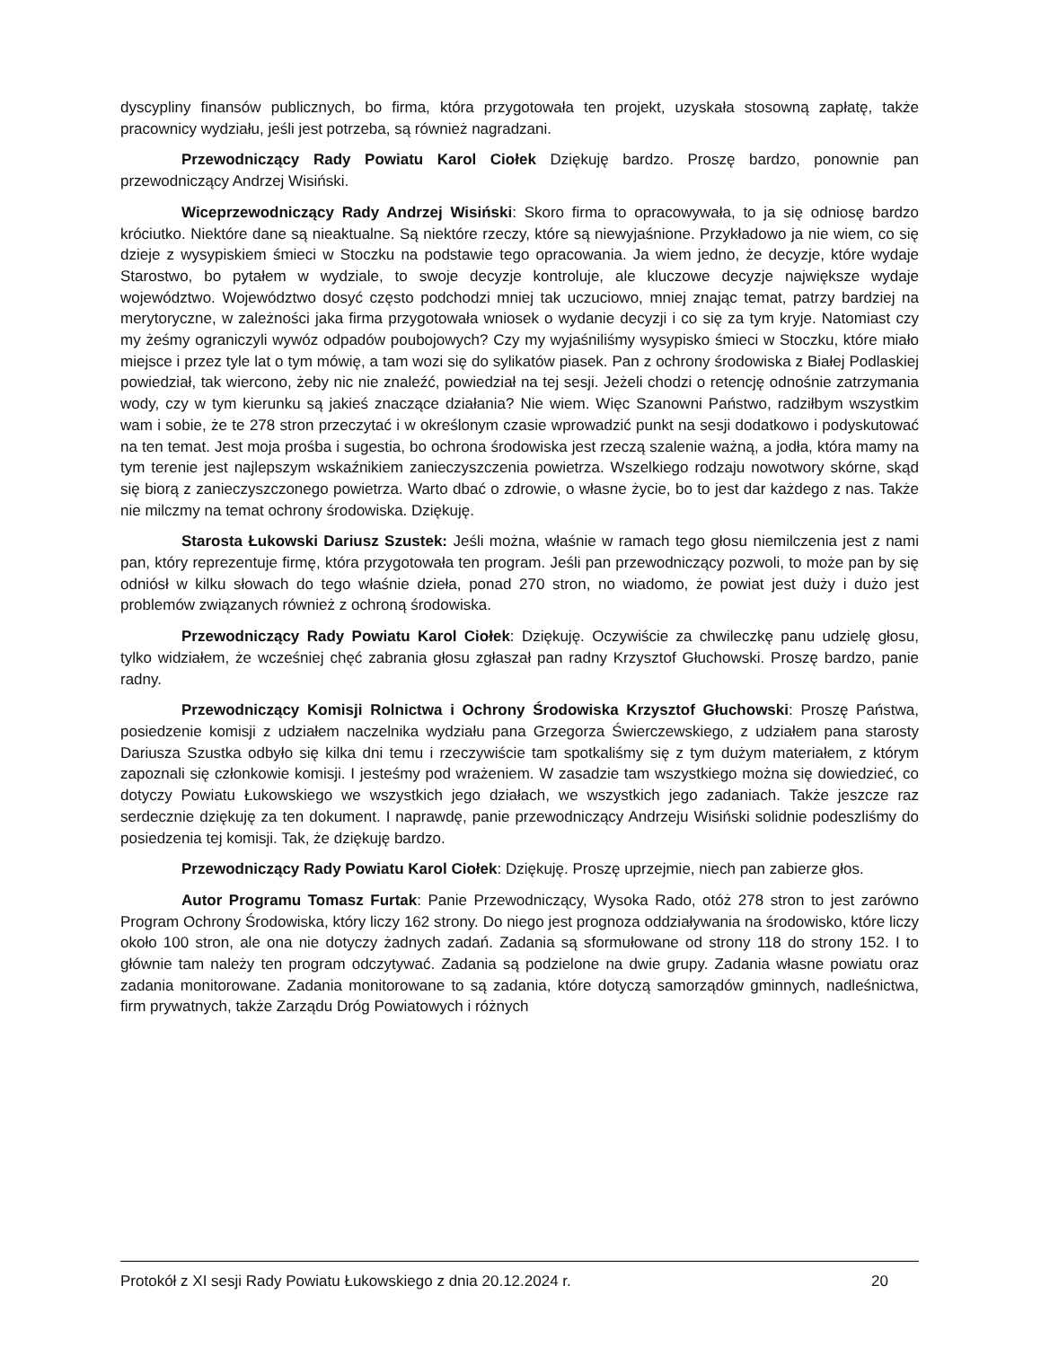dyscypliny finansów publicznych, bo firma, która przygotowała ten projekt, uzyskała stosowną zapłatę, także pracownicy wydziału, jeśli jest potrzeba, są również nagradzani.
Przewodniczący Rady Powiatu Karol Ciołek Dziękuję bardzo. Proszę bardzo, ponownie pan przewodniczący Andrzej Wisiński.
Wiceprzewodniczący Rady Andrzej Wisiński: Skoro firma to opracowywała, to ja się odniosę bardzo króciutko. Niektóre dane są nieaktualne. Są niektóre rzeczy, które są niewyjaśnione. Przykładowo ja nie wiem, co się dzieje z wysypiskiem śmieci w Stoczku na podstawie tego opracowania. Ja wiem jedno, że decyzje, które wydaje Starostwo, bo pytałem w wydziale, to swoje decyzje kontroluje, ale kluczowe decyzje największe wydaje województwo. Województwo dosyć często podchodzi mniej tak uczuciowo, mniej znając temat, patrzy bardziej na merytoryczne, w zależności jaka firma przygotowała wniosek o wydanie decyzji i co się za tym kryje. Natomiast czy my żeśmy ograniczyli wywóz odpadów poubojowych? Czy my wyjaśniliśmy wysypisko śmieci w Stoczku, które miało miejsce i przez tyle lat o tym mówię, a tam wozi się do sylikatów piasek. Pan z ochrony środowiska z Białej Podlaskiej powiedział, tak wiercono, żeby nic nie znaleźć, powiedział na tej sesji. Jeżeli chodzi o retencję odnośnie zatrzymania wody, czy w tym kierunku są jakieś znaczące działania? Nie wiem. Więc Szanowni Państwo, radziłbym wszystkim wam i sobie, że te 278 stron przeczytać i w określonym czasie wprowadzić punkt na sesji dodatkowo i podyskutować na ten temat. Jest moja prośba i sugestia, bo ochrona środowiska jest rzeczą szalenie ważną, a jodła, która mamy na tym terenie jest najlepszym wskaźnikiem zanieczyszczenia powietrza. Wszelkiego rodzaju nowotwory skórne, skąd się biorą z zanieczyszczonego powietrza. Warto dbać o zdrowie, o własne życie, bo to jest dar każdego z nas. Także nie milczmy na temat ochrony środowiska. Dziękuję.
Starosta Łukowski Dariusz Szustek: Jeśli można, właśnie w ramach tego głosu niemilczenia jest z nami pan, który reprezentuje firmę, która przygotowała ten program. Jeśli pan przewodniczący pozwoli, to może pan by się odniósł w kilku słowach do tego właśnie dzieła, ponad 270 stron, no wiadomo, że powiat jest duży i dużo jest problemów związanych również z ochroną środowiska.
Przewodniczący Rady Powiatu Karol Ciołek: Dziękuję. Oczywiście za chwileczkę panu udzielę głosu, tylko widziałem, że wcześniej chęć zabrania głosu zgłaszał pan radny Krzysztof Głuchowski. Proszę bardzo, panie radny.
Przewodniczący Komisji Rolnictwa i Ochrony Środowiska Krzysztof Głuchowski: Proszę Państwa, posiedzenie komisji z udziałem naczelnika wydziału pana Grzegorza Świerczewskiego, z udziałem pana starosty Dariusza Szustka odbyło się kilka dni temu i rzeczywiście tam spotkaliśmy się z tym dużym materiałem, z którym zapoznali się członkowie komisji. I jesteśmy pod wrażeniem. W zasadzie tam wszystkiego można się dowiedzieć, co dotyczy Powiatu Łukowskiego we wszystkich jego działach, we wszystkich jego zadaniach. Także jeszcze raz serdecznie dziękuję za ten dokument. I naprawdę, panie przewodniczący Andrzeju Wisiński solidnie podeszliśmy do posiedzenia tej komisji. Tak, że dziękuję bardzo.
Przewodniczący Rady Powiatu Karol Ciołek: Dziękuję. Proszę uprzejmie, niech pan zabierze głos.
Autor Programu Tomasz Furtak: Panie Przewodniczący, Wysoka Rado, otóż 278 stron to jest zarówno Program Ochrony Środowiska, który liczy 162 strony. Do niego jest prognoza oddziaływania na środowisko, które liczy około 100 stron, ale ona nie dotyczy żadnych zadań. Zadania są sformułowane od strony 118 do strony 152. I to głównie tam należy ten program odczytywać. Zadania są podzielone na dwie grupy. Zadania własne powiatu oraz zadania monitorowane. Zadania monitorowane to są zadania, które dotyczą samorządów gminnych, nadleśnictwa, firm prywatnych, także Zarządu Dróg Powiatowych i różnych
Protokół z XI sesji Rady Powiatu Łukowskiego z dnia 20.12.2024 r. 20